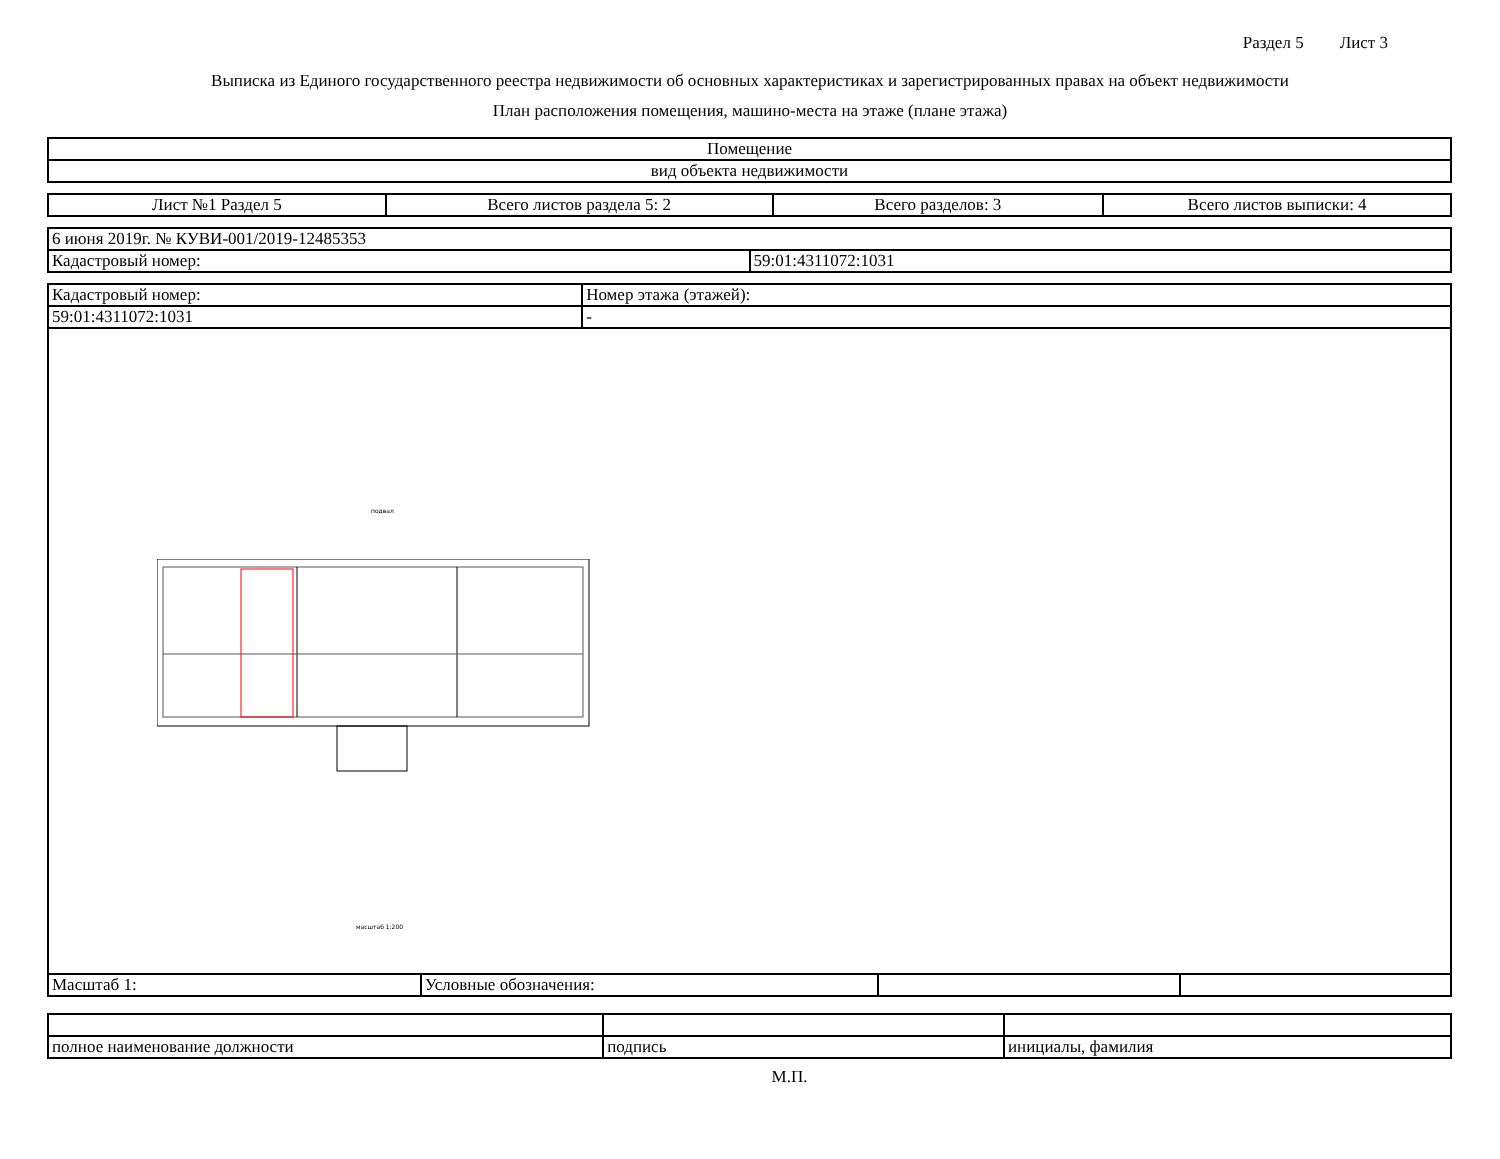Раздел 5 Лист 3
Выписка из Единого государственного реестра недвижимости об основных характеристиках и зарегистрированных правах на объект недвижимости
План расположения помещения, машино-места на этаже (плане этажа)
| Помещение |
| вид объекта недвижимости |
| Лист №1 Раздел 5 | Всего листов раздела 5: 2 | Всего разделов: 3 | Всего листов выписки: 4 |
| 6 июня 2019г. № КУВИ-001/2019-12485353 | |
| Кадастровый номер: | 59:01:4311072:1031 |
| Кадастровый номер: | Номер этажа (этажей): |
| 59:01:4311072:1031 | - |
подвал
масштаб 1:200
| Масштаб 1: | Условные обозначения: | | |
| полное наименование должности | подпись | инициалы, фамилия |
М.П.